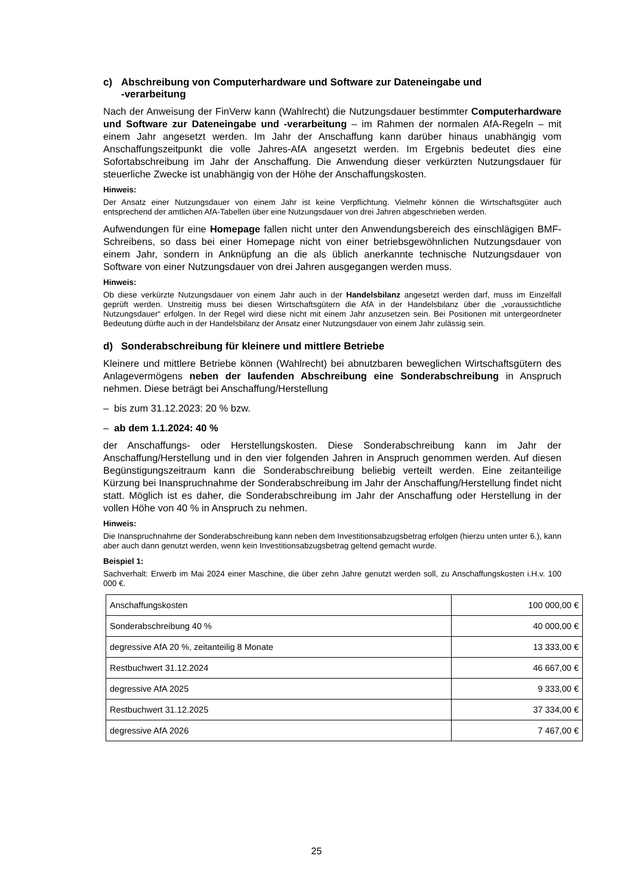c) Abschreibung von Computerhardware und Software zur Dateneingabe und
-verarbeitung
Nach der Anweisung der FinVerw kann (Wahlrecht) die Nutzungsdauer bestimmter Computerhardware und Software zur Dateneingabe und -verarbeitung – im Rahmen der normalen AfA-Regeln – mit einem Jahr angesetzt werden. Im Jahr der Anschaffung kann darüber hinaus unabhängig vom Anschaffungszeitpunkt die volle Jahres-AfA angesetzt werden. Im Ergebnis bedeutet dies eine Sofortabschreibung im Jahr der Anschaffung. Die Anwendung dieser verkürzten Nutzungsdauer für steuerliche Zwecke ist unabhängig von der Höhe der Anschaffungskosten.
Hinweis:
Der Ansatz einer Nutzungsdauer von einem Jahr ist keine Verpflichtung. Vielmehr können die Wirtschaftsgüter auch entsprechend der amtlichen AfA-Tabellen über eine Nutzungsdauer von drei Jahren abgeschrieben werden.
Aufwendungen für eine Homepage fallen nicht unter den Anwendungsbereich des einschlägigen BMF-Schreibens, so dass bei einer Homepage nicht von einer betriebsgewöhnlichen Nutzungsdauer von einem Jahr, sondern in Anknüpfung an die als üblich anerkannte technische Nutzungsdauer von Software von einer Nutzungsdauer von drei Jahren ausgegangen werden muss.
Hinweis:
Ob diese verkürzte Nutzungsdauer von einem Jahr auch in der Handelsbilanz angesetzt werden darf, muss im Einzelfall geprüft werden. Unstreitig muss bei diesen Wirtschaftsgütern die AfA in der Handelsbilanz über die „voraussichtliche Nutzungsdauer“ erfolgen. In der Regel wird diese nicht mit einem Jahr anzusetzen sein. Bei Positionen mit untergeordneter Bedeutung dürfte auch in der Handelsbilanz der Ansatz einer Nutzungsdauer von einem Jahr zulässig sein.
d) Sonderabschreibung für kleinere und mittlere Betriebe
Kleinere und mittlere Betriebe können (Wahlrecht) bei abnutzbaren beweglichen Wirtschaftsgütern des Anlagevermögens neben der laufenden Abschreibung eine Sonderabschreibung in Anspruch nehmen. Diese beträgt bei Anschaffung/Herstellung
– bis zum 31.12.2023: 20 % bzw.
– ab dem 1.1.2024: 40 %
der Anschaffungs- oder Herstellungskosten. Diese Sonderabschreibung kann im Jahr der Anschaffung/Herstellung und in den vier folgenden Jahren in Anspruch genommen werden. Auf diesen Begünstigungszeitraum kann die Sonderabschreibung beliebig verteilt werden. Eine zeitanteilige Kürzung bei Inanspruchnahme der Sonderabschreibung im Jahr der Anschaffung/Herstellung findet nicht statt. Möglich ist es daher, die Sonderabschreibung im Jahr der Anschaffung oder Herstellung in der vollen Höhe von 40 % in Anspruch zu nehmen.
Hinweis:
Die Inanspruchnahme der Sonderabschreibung kann neben dem Investitionsabzugsbetrag erfolgen (hierzu unten unter 6.), kann aber auch dann genutzt werden, wenn kein Investitionsabzugsbetrag geltend gemacht wurde.
Beispiel 1:
Sachverhalt: Erwerb im Mai 2024 einer Maschine, die über zehn Jahre genutzt werden soll, zu Anschaffungskosten i.H.v. 100 000 €.
| Anschaffungskosten | 100 000,00 € |
| Sonderabschreibung 40 % | 40 000,00 € |
| degressive AfA 20 %, zeitanteilig 8 Monate | 13 333,00 € |
| Restbuchwert 31.12.2024 | 46 667,00 € |
| degressive AfA 2025 | 9 333,00 € |
| Restbuchwert 31.12.2025 | 37 334,00 € |
| degressive AfA 2026 | 7 467,00 € |
25